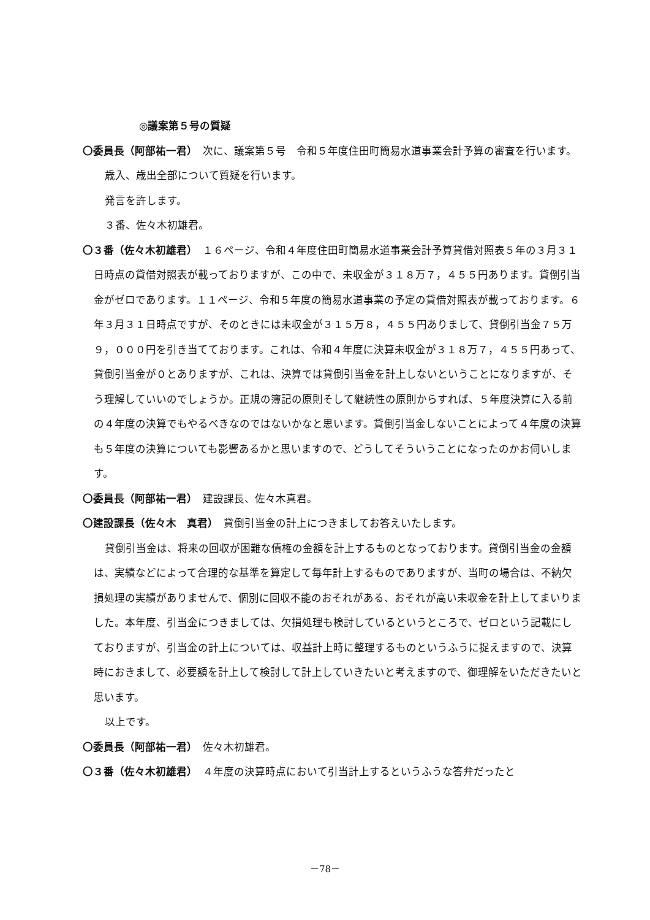◎議案第５号の質疑
〇委員長（阿部祐一君）　次に、議案第５号　令和５年度住田町簡易水道事業会計予算の審査を行います。
歳入、歳出全部について質疑を行います。
発言を許します。
３番、佐々木初雄君。
〇３番（佐々木初雄君）　１６ページ、令和４年度住田町簡易水道事業会計予算貸借対照表５年の３月３１日時点の貸借対照表が載っておりますが、この中で、未収金が３１８万７，４５５円あります。貸倒引当金がゼロであります。１１ページ、令和５年度の簡易水道事業の予定の貸借対照表が載っております。６年３月３１日時点ですが、そのときには未収金が３１５万８，４５５円ありまして、貸倒引当金７５万９，０００円を引き当てております。これは、令和４年度に決算未収金が３１８万７，４５５円あって、貸倒引当金が０とありますが、これは、決算では貸倒引当金を計上しないということになりますが、そう理解していいのでしょうか。正規の簿記の原則そして継続性の原則からすれば、５年度決算に入る前の４年度の決算でもやるべきなのではないかなと思います。貸倒引当金しないことによって４年度の決算も５年度の決算についても影響あるかと思いますので、どうしてそういうことになったのかお伺いします。
〇委員長（阿部祐一君）　建設課長、佐々木真君。
〇建設課長（佐々木　真君）　貸倒引当金の計上につきましてお答えいたします。
貸倒引当金は、将来の回収が困難な債権の金額を計上するものとなっております。貸倒引当金の金額は、実績などによって合理的な基準を算定して毎年計上するものでありますが、当町の場合は、不納欠損処理の実績がありませんで、個別に回収不能のおそれがある、おそれが高い未収金を計上してまいりました。本年度、引当金につきましては、欠損処理も検討しているというところで、ゼロという記載にしておりますが、引当金の計上については、収益計上時に整理するものというふうに捉えますので、決算時におきまして、必要額を計上して検討して計上していきたいと考えますので、御理解をいただきたいと思います。
以上です。
〇委員長（阿部祐一君）　佐々木初雄君。
〇３番（佐々木初雄君）　４年度の決算時点において引当計上するというふうな答弁だったと
－78－